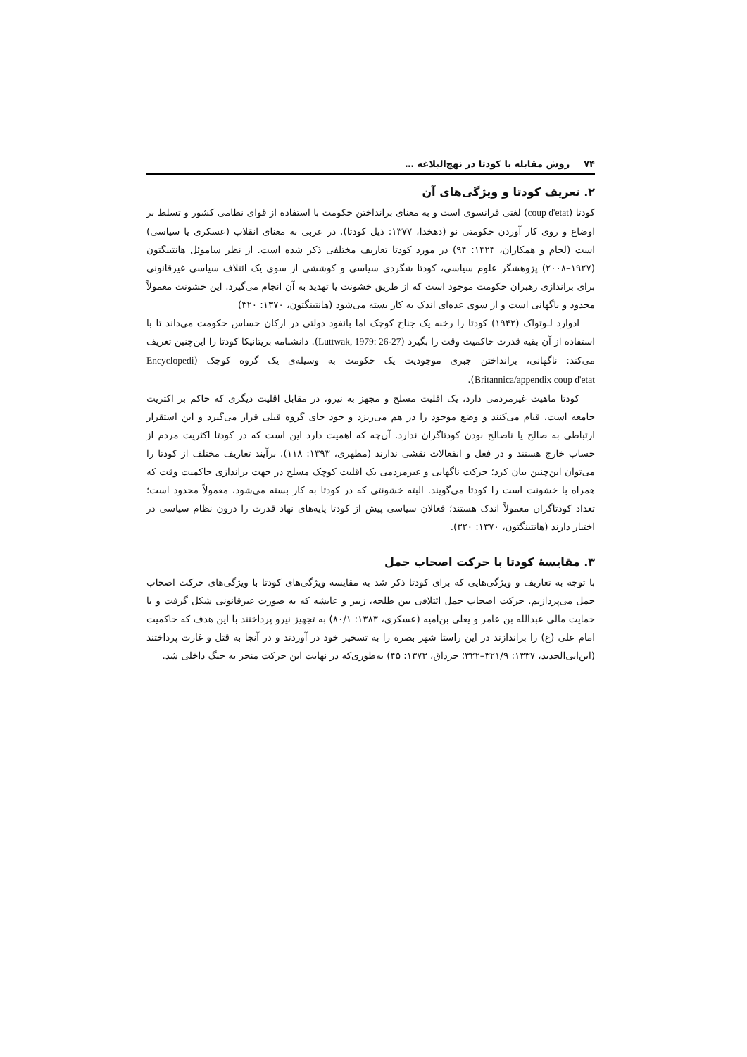۷۴روش مقابله با کودتا در نهج‌البلاغه …
۲. تعریف کودتا و ویژگی‌های آن
کودتا (coup d'etat) لغتی فرانسوی است و به معنای برانداختن حکومت با استفاده از قوای نظامی کشور و تسلط بر اوضاع و روی کار آوردن حکومتی نو (دهخدا، ۱۳۷۷: ذیل کودتا). در عربی به معنای انقلاب (عسکری یا سیاسی) است (لحام و همکاران، ۱۴۲۴: ۹۴) در مورد کودتا تعاریف مختلفی ذکر شده است. از نظر ساموئل هانتینگتون (۱۹۲۷–۲۰۰۸) پژوهشگر علوم سیاسی، کودتا شگردی سیاسی و کوششی از سوی یک ائتلاف سیاسی غیرقانونی برای براندازی رهبران حکومت موجود است که از طریق خشونت یا تهدید به آن انجام می‌گیرد. این خشونت معمولاً محدود و ناگهانی است و از سوی عده‌ای اندک به کار بسته می‌شود (هانتینگتون، ۱۳۷۰: ۳۲۰)
ادوارد لـوتواک (۱۹۴۲) کودتا را رخنه یک جناح کوچک اما بانفوذ دولتی در ارکان حساس حکومت می‌داند تا با استفاده از آن بقیه قدرت حاکمیت وقت را بگیرد (Luttwak, 1979: 26-27). دانشنامه بریتانیکا کودتا را این‌چنین تعریف می‌کند: ناگهانی، برانداختن جبری موجودیت یک حکومت به وسیله‌ی یک گروه کوچک (Encyclopedi Britannica/appendix coup d'etat).
کودتا ماهیت غیرمردمی دارد، یک اقلیت مسلح و مجهز به نیرو، در مقابل اقلیت دیگری که حاکم بر اکثریت جامعه است، قیام می‌کنند و وضع موجود را در هم می‌ریزد و خود جای گروه قبلی قرار می‌گیرد و این استقرار ارتباطی به صالح یا ناصالح بودن کودتاگران ندارد. آن‌چه که اهمیت دارد این است که در کودتا اکثریت مردم از حساب خارج هستند و در فعل و انفعالات نقشی ندارند (مطهری، ۱۳۹۳: ۱۱۸). برآیند تعاریف مختلف از کودتا را می‌توان این‌چنین بیان کرد؛ حرکت ناگهانی و غیرمردمی یک اقلیت کوچک مسلح در جهت براندازی حاکمیت وقت که همراه با خشونت است را کودتا می‌گویند. البته خشونتی که در کودتا به کار بسته می‌شود، معمولاً محدود است؛ تعداد کودتاگران معمولاً اندک هستند؛ فعالان سیاسی پیش از کودتا پایه‌های نهاد قدرت را درون نظام سیاسی در اختیار دارند (هانتینگتون، ۱۳۷۰: ۳۲۰).
۳. مقایسهٔ کودتا با حرکت اصحاب جمل
با توجه به تعاریف و ویژگی‌هایی که برای کودتا ذکر شد به مقایسه ویژگی‌های کودتا با ویژگی‌های حرکت اصحاب جمل می‌پردازیم. حرکت اصحاب جمل ائتلافی بین طلحه، زبیر و عایشه که به صورت غیرقانونی شکل گرفت و با حمایت مالی عبدالله بن عامر و یعلی بن‌امیه (عسکری، ۱۳۸۳: ۸۰/۱) به تجهیز نیرو پرداختند با این هدف که حاکمیت امام علی (ع) را براندازند در این راستا شهر بصره را به تسخیر خود در آوردند و در آنجا به قتل و غارت پرداختند (ابن‌ابی‌الحدید، ۱۳۳۷: ۳۲۱/۹–۳۲۲؛ جرداق، ۱۳۷۳: ۴۵) به‌طوری‌که در نهایت این حرکت منجر به جنگ داخلی شد.